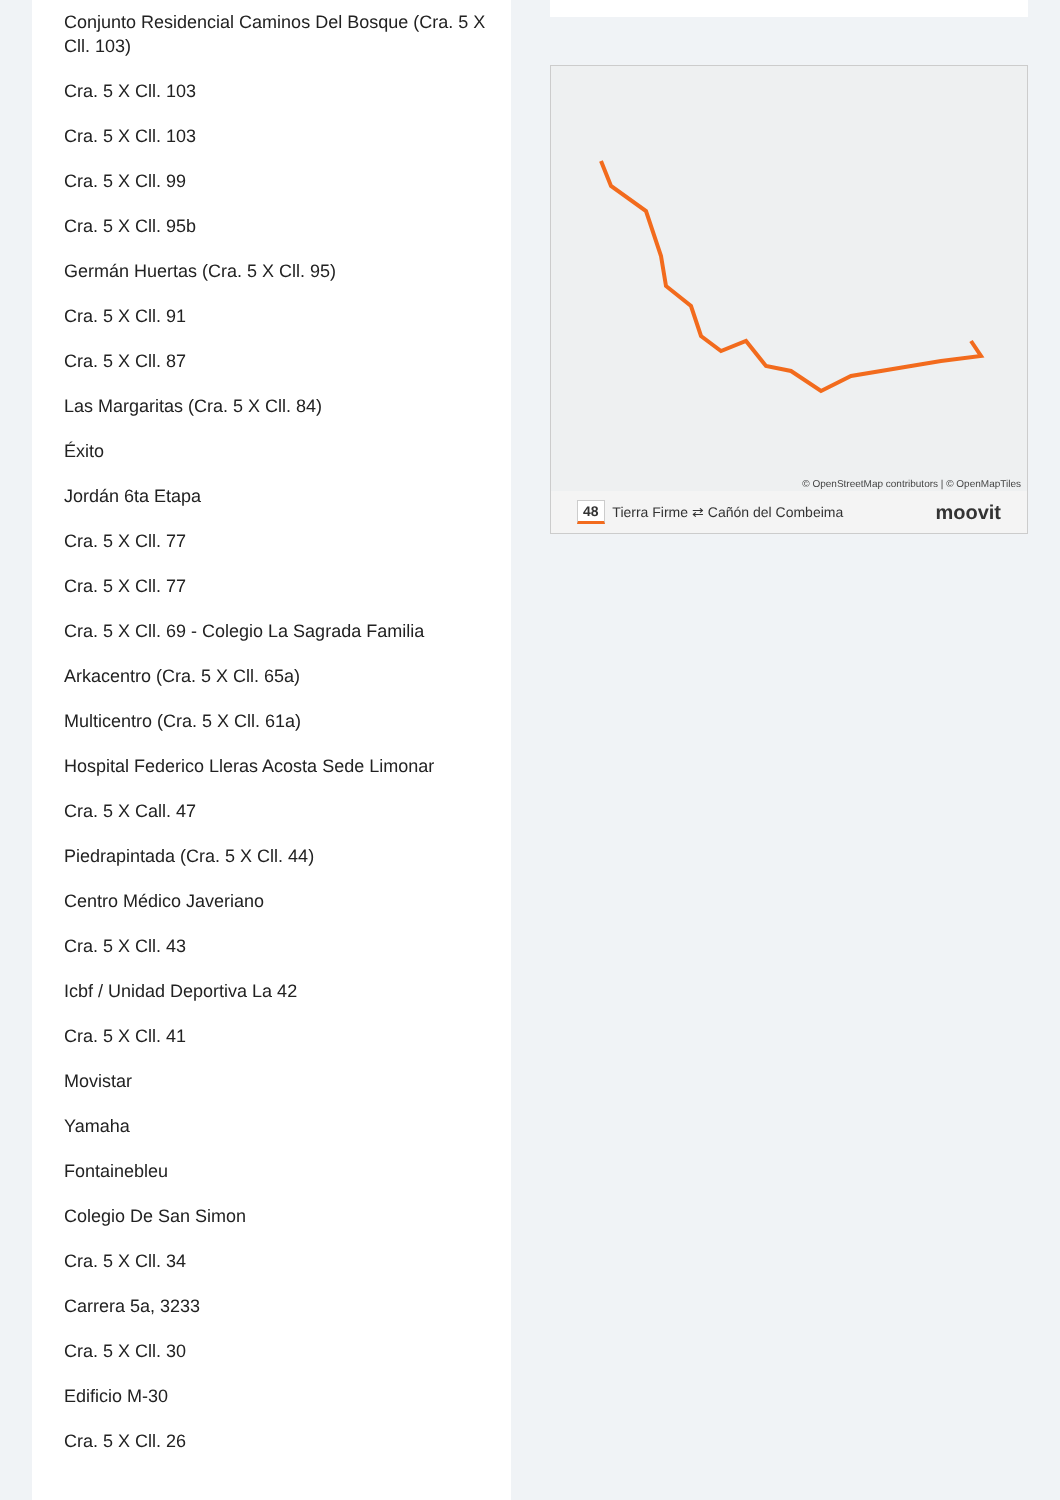Conjunto Residencial Caminos Del Bosque (Cra. 5 X Cll. 103)
Cra. 5 X Cll. 103
Cra. 5 X Cll. 103
Cra. 5 X Cll. 99
Cra. 5 X Cll. 95b
Germán Huertas (Cra. 5 X Cll. 95)
Cra. 5 X Cll. 91
Cra. 5 X Cll. 87
Las Margaritas (Cra. 5 X Cll. 84)
Éxito
Jordán 6ta Etapa
Cra. 5 X Cll. 77
Cra. 5 X Cll. 77
Cra. 5 X Cll. 69 - Colegio La Sagrada Familia
Arkacentro (Cra. 5 X Cll. 65a)
Multicentro (Cra. 5 X Cll. 61a)
Hospital Federico Lleras Acosta Sede Limonar
Cra. 5 X Call. 47
Piedrapintada (Cra. 5 X Cll. 44)
Centro Médico Javeriano
Cra. 5 X Cll. 43
Icbf / Unidad Deportiva La 42
Cra. 5 X Cll. 41
Movistar
Yamaha
Fontainebleu
Colegio De San Simon
Cra. 5 X Cll. 34
Carrera 5a, 3233
Cra. 5 X Cll. 30
Edificio M-30
Cra. 5 X Cll. 26
© OpenStreetMap contributors | © OpenMapTiles
48 Tierra Firme ⇄ Cañón del Combeima moovit